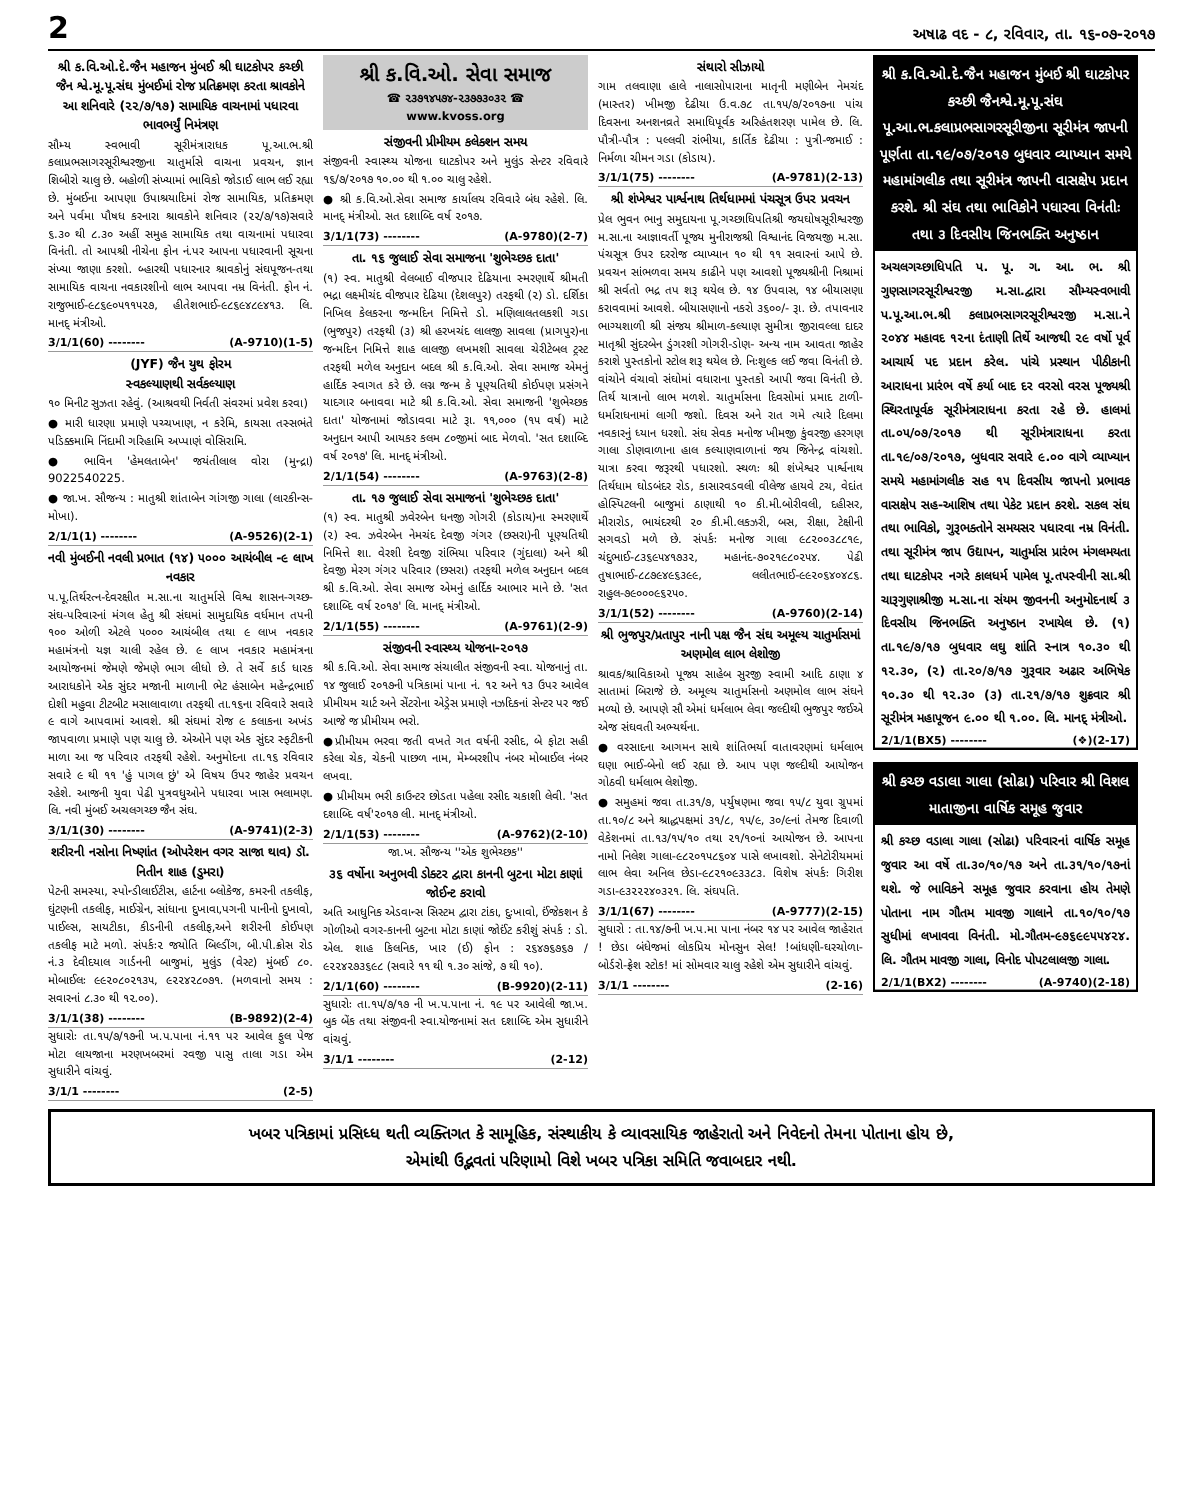2 અષાઢ વદ - ૮, રવિવાર, તા. ૧૬-૦૭-૨૦૧૭
શ્રી ક.વિ.ઓ.દે.જૈન મહાજન મુંબઈ શ્રી ઘાટકોપર કચ્છી જૈન શ્વે.મૂ.પૂ.સંઘ મુંબઈમાં રોજ પ્રતિક્રમણ કરતા શ્રાવકોને આ શનિવારે (૨૨/૭/૧૭) સામાયિક વાચનામાં પધારવા ભાવભર્યું નિમંત્રણ
સૌમ્ય સ્વભાવી સૂરીમંત્રારાધક પૂ.આ.ભ.શ્રી કલાપ્રભસાગરસૂરીશ્વરજીના ચાતુર્માસે વાચના પ્રવચન, જ્ઞાન શિબીરો ચાલુ છે. બહોળી સંખ્યામાં ભાવિકો જોડાઈ લાભ લઈ રહ્યા છે. મુંબઈના આપણા ઉપાશ્રયાદિમાં રોજ સામાયિક, પ્રતિક્રમણ અને પર્વમા પૌષધ કરનારા શ્રાવકોને શનિવાર (૨૨/૭/૧૭)સવારે ૬.૩૦ થી ૮.૩૦ અહીં સમુહ સામાયિક તથા વાચનામાં પધારવા વિનંતી. તો આપશ્રી નીચેના ફોન નં.પર આપના પધારવાની સૂચના સંખ્યા જાણા કરશો. બ્હારથી પધારનાર શ્રાવકોનું સંઘપૂજન-તથા સામાયિક વાચના નવકારશીનો લાભ આપવા નમ્ર વિનંતી. ફોન નં. રાજુભાઈ-૯૮૬૯૦૫૧૧૫૨૭, હીતેશભાઈ-૯૮૬૯૪૮૯૪૧૩. લિ. માનદ્ મંત્રીઓ.
3/1/1(60) -------- (A-9710)(1-5)
(JYF) જૈન યુથ ફોરમ
સ્વકલ્યાણથી સર્વકલ્યાણ
૧૦ મિનીટ સુઝતા રહેવું. (આશ્રવથી નિર્વતી સંવરમાં પ્રવેશ કરવા)
● મારી ધારણા પ્રમાણે પચ્ચખાણ, ન કરેમિ, કાયસા તસ્સભંતે પડિક્કમામિ નિંદામી ગરિહામિ અપ્પાણં વોસિરામિ.
● ભાવિન 'હેમલતાબેન' જયંતીલાલ વોરા (મુન્દ્રા) 9022540225.
● જા.ખ. સૌજન્ય : માતુશ્રી શાંતાબેન ગાંગજી ગાલા (લારકીન્સ-મોખા).
2/1/1(1) -------- (A-9526)(2-1)
નવી મુંબઈની નવલી પ્રભાત (૧૪) ૫૦૦૦ આયંબીલ -૯ લાખ નવકાર
પ.પૂ.તિર્થરત્ન-દેવરક્ષીત મ.સા.ના ચાતુર્માસે વિશ્વ શાસન-ગચ્છ-સંઘ-પરિવારનાં મંગલ હેતુ શ્રી સંઘમાં સામુદાયિક વર્ધમાન તપની ૧૦૦ ઓળી એટલે ૫૦૦૦ આયંબીલ તથા ૯ લાખ નવકાર મહામંત્રનો યજ્ઞ ચાલી રહેલ છે. ૯ લાખ નવકાર મહામંત્રના આયોજનમાં જેમણે જેમણે ભાગ લીધો છે. તે સર્વે કાર્ડ ધારક આરાધકોને એક સુંદર મજાની માળાની ભેટ હંસાબેન મહેન્દ્રભાઈ દોશી મહુવા ટીટબીટ મસાલાવાળા તરફથી તા.૧૬ના રવિવારે સવારે ૯ વાગે આપવામાં આવશે. શ્રી સંઘમાં રોજ ૯ કલાકના અખંડ જાપવાળા પ્રમાણે પણ ચાલુ છે. એઓને પણ એક સુંદર સ્ફટીકની માળા આ જ પરિવાર તરફથી રહેશે. અનુમોદના તા.૧૬ રવિવાર સવારે ૯ થી ૧૧ 'હું પાગલ છું' એ વિષય ઉપર જાહેર પ્રવચન રહેશે. આજની યુવા પેઢી પુત્રવધુઓને પધારવા ખાસ ભલામણ. લિ. નવી મુંબઈ અચલગચ્છ જૈન સંઘ.
3/1/1(30) -------- (A-9741)(2-3)
શરીરની નસોના નિષ્ણાંત (ઓપરેશન વગર સાજા થાવ) ડૉ. નિતીન શાહ (ડુમરા)
પેટની સમસ્યા, સ્પોન્ડીલાઈટીસ, હાર્ટના બ્લોકેજ, કમરની તકલીફ, ઘુંટણની તકલીફ, માઈગ્રેન, સાંધાના દુખાવા,પગની પાનીનો દુખાવો, પાઈલ્સ, સાયટીકા, કીડનીની તકલીફ,અને શરીરની કોઈપણ તકલીફ માટે મળો. સંપર્કઃ૨ જયોતિ બિલ્ડીંગ, બી.પી.ક્રોસ રોડ નં.૩ દેવીદયાલ ગાર્ડનની બાજુમાં, મુલુંડ (વેસ્ટ) મુંબઈ ૮૦. મોબાઈલઃ ૯૯૨૦૮૦૨૧૩૫, ૯૨૨૪૨૮૦૭૧. (મળવાનો સમય : સવારનાં ૮.૩૦ થી ૧૨.૦૦).
3/1/1(38) -------- (B-9892)(2-4)
સુધારોઃ તા.૧૫/૭/૧૭ની ખ.પ.પાના નં.૧૧ પર આવેલ ફુલ પેજ મોટા લાયજાના મરણખબરમાં રવજી પાસુ તાલા ગડા એમ સુધારીને વાંચવું.
3/1/1 -------- (2-5)
શ્રી ક.વિ.ઓ. સેવા સમાજ
☎ ૨૩૭૧૪૫૭૪-૨૩૭૭૩૦૩૨ ☎
www.kvoss.org
સંજીવની પ્રીમીયમ કલેક્શન સમય
સંજીવની સ્વાસ્થ્ય યોજના ઘાટકોપર અને મુલુંડ સેન્ટર રવિવારે ૧૬/૭/૨૦૧૭ ૧૦.૦૦ થી ૧.૦૦ ચાલુ રહેશે.
● શ્રી ક.વિ.ઓ.સેવા સમાજ કાર્યાલય રવિવારે બંધ રહેશે. લિ. માનદ્ મંત્રીઓ. સત દશાબ્દિ વર્ષ ૨૦૧૭.
3/1/1(73) -------- (A-9780)(2-7)
તા. ૧૬ જુલાઈ સેવા સમાજના 'શુભેચ્છક દાતા'
(૧) સ્વ. માતુશ્રી વેલબાઈ વીજપાર દેઢિયાના સ્મરણાર્થે શ્રીમતી ભદ્રા લક્ષ્મીચંદ વીજપાર દેઢિયા (દેશલપુર) તરફથી (૨) ડો. દર્શિકા નિખિલ કેલકરના જન્મદિન નિમિત્તે ડો. મણિલાલતલકશી ગડા (ભુજપુર) તરફથી (૩) શ્રી હરખચંદ લાલજી સાવલા (પ્રાગપુર)ના જન્મદિન નિમિત્તે શાહ લાલજી લખમશી સાવલા ચેરીટેબલ ટ્રસ્ટ તરફથી મળેલ અનુદાન બદલ શ્રી ક.વિ.ઓ. સેવા સમાજ એમનું હાર્દિક સ્વાગત કરે છે. લગ્ન જન્મ કે પૂણ્યતિથી કોઈપણ પ્રસંગને યાદગાર બનાવવા માટે શ્રી ક.વિ.ઓ. સેવા સમાજની 'શુભેચ્છક દાતા' યોજનામાં જોડાવવા માટે રૂા. ૧૧,૦૦૦ (૧૫ વર્ષ) માટે અનુદાન આપી આયકર કલમ ૮૦જીમાં બાદ મેળવો. 'સત દશાબ્દિ વર્ષ ૨૦૧૭' લિ. માનદ્ મંત્રીઓ.
2/1/1(54) -------- (A-9763)(2-8)
તા. ૧૭ જુલાઈ સેવા સમાજનાં 'શુભેચ્છક દાતા'
(૧) સ્વ. માતુશ્રી ઝવેરબેન ધનજી ગોગરી (કોડાય)ના સ્મરણાર્થે (૨) સ્વ. ઝવેરબેન નેમચંદ દેવજી ગંગર (છસરા)ની પૂણ્યતિથી નિમિત્તે શા. વેરશી દેવજી રાંભિયા પરિવાર (ગુંદાલા) અને શ્રી દેવજી મેરગ ગંગર પરિવાર (છસરા) તરફથી મળેલ અનુદાન બદલ શ્રી ક.વિ.ઓ. સેવા સમાજ એમનું હાર્દિક આભાર માને છે. 'સત દશાબ્દિ વર્ષ ૨૦૧૭' લિ. માનદ્ મંત્રીઓ.
2/1/1(55) -------- (A-9761)(2-9)
સંજીવની સ્વાસ્થ્ય યોજના-૨૦૧૭
શ્રી ક.વિ.ઓ. સેવા સમાજ સંચાલીત સંજીવની સ્વા. યોજનાનું તા. ૧૪ જુલાઈ ૨૦૧૭ની પત્રિકામાં પાના નં. ૧૨ અને ૧૩ ઉપર આવેલ પ્રીમીયમ ચાર્ટ અને સેંટરોના એડ્રેસ પ્રમાણે નઝદિકનાં સેન્ટર પર જઈ આજે જ પ્રીમીયમ ભરો.
●પ્રીમીયમ ભરવા જતી વખતે ગત વર્ષની રસીદ, બે ફોટા સહી કરેલા ચેક, ચેકની પાછળ નામ, મેમ્બરશીપ નંબર મોબાઈલ નંબર લખવા.
● પ્રીમીયમ ભરી કાઉન્ટર છોડતા પહેલા રસીદ ચકાશી લેવી. 'સત દશાબ્દિ વર્ષ'૨૦૧૭ લી. માનદ્ મંત્રીઓ.
2/1/1(53) -------- (A-9762)(2-10)
જા.ખ. સૌજન્ય ''એક શુભેચ્છક''
૩૬ વર્ષોના અનુભવી ડોક્ટર દ્વારા કાનની બુટના મોટા કાણાં જોઈન્ટ કરાવો
અતિ આધુનિક એડવાન્સ સિસ્ટમ દ્વારા ટાંકા, દુઃખાવો, ઈંજેકશન કે ગોળીઓ વગર-કાનની બુટના મોટા કાણાં જોઈંટ કરીશું સંપર્ક : ડો. એલ. શાહ કિલનિક, ખાર (ઈ) ફોન : ૨૬૪૭૬૭૬૭ / ૯૨૨૪૨૭૩૬૯૮ (સવારે ૧૧ થી ૧.૩૦ સાંજે, ૭ થી ૧૦).
2/1/1(60) -------- (B-9920)(2-11)
સુધારોઃ તા.૧૫/૭/૧૭ ની ખ.પ.પાના નં. ૧૯ પર આવેલી જા.ખ. બુક બેંક તથા સંજીવની સ્વા.યોજનામાં સત દશાબ્દિ એમ સુધારીને વાંચવું.
3/1/1 -------- (2-12)
સંથારો સીઝાયો
ગામ તલવાણા હાલે નાલાસોપારાના માતૃની મણીબેન નેમચંદ (માસ્તર) ખીમજી દેઢીયા ઉ.વ.૭૮ તા.૧૫/૭/૨૦૧૭ના પાંચ દિવસના અનશનવ્રતે સમાધિપૂર્વક અરિહંતશરણ પામેલ છે. લિ. પૌત્રી-પૌત્ર : પલ્લવી રાંભીયા, કાર્તિક દેઢીયા : પુત્રી-જમાઈ : નિર્મળા ચીમન ગડા (કોડાય).
3/1/1(75) -------- (A-9781)(2-13)
શ્રી શંખેશ્વર પાર્શ્વનાથ તિર્થધામમાં પંચસૂત્ર ઉપર પ્રવચન
પ્રેલ ભુવન ભાનુ સમુદાયના પૂ.ગચ્છાધિપતિશ્રી જયઘોષસૂરીશ્વરજી મ.સા.ના આજ્ઞાવર્તી પૂજ્ય મુનીરાજશ્રી વિશ્વાનંદ વિજયજી મ.સા. પંચસૂત્ર ઉપર દરરોજ વ્યાખ્યાન ૧૦ થી ૧૧ સવારનાં આપે છે. પ્રવચન સાંભળવા સમય કાઢીને પણ આવશો પૂજ્યશ્રીની નિશ્રામાં શ્રી સર્વતો ભદ્ર તપ શરૂ થયેલ છે. ૧૪ ઉપવાસ, ૧૪ બીયાસણા કરાવવામાં આવશે. બીયાસણાનો નકરો ૩૬૦૦/- રૂા. છે. તપાવનાર ભાગ્યશાળી શ્રી સંજય શ્રીમાળ-કલ્યાણ સુમીત્રા જીરાવલ્લા દાદર માતૃશ્રી સુંદરબેન ડુંગરશી ગોગરી-ડોણ- અન્ય નામ આવતા જાહેર કરાશે પુસ્તકોનો સ્ટોલ શરૂ થયેલ છે. નિઃશુલ્ક લઈ જવા વિનંતી છે. વાંચોને વંચાવો સંઘોમાં વધારાના પુસ્તકો આપી જવા વિનંતી છે. તિર્થ યાત્રાનો લાભ મળશે. ચાતુર્માસના દિવસોમાં પ્રમાદ ટાળી-ધર્મારાધનામાં લાગી જશો. દિવસ અને રાત ગમે ત્યારે દિલમા નવકારનું ધ્યાન ધરશો. સંઘ સેવક મનોજ ખીમજી કુંવરજી હરગણ ગાલા ડોણવાળાના હાલ કલ્યાણવાળાનાં જય જિનેન્દ્ર વાંચશો. યાત્રા કરવા જરૂરથી પધારશો. સ્થળઃ શ્રી શંખેશ્વર પાર્શ્વનાથ તિર્થધામ ઘોડબંદર રોડ, કાસારવડવલી વીલેજ હાયવે ટચ, વેદાંત હોસ્પિટલની બાજુમાં ઠાણાથી ૧૦ કી.મી.બોરીવલી, દહીસર, મીરારોડ, ભાયંદરથી ૨૦ કી.મી.લકઝરી, બસ, રીક્ષા, ટેક્ષીની સગવડો મળે છે. સંપર્કઃ મનોજ ગાલા ૯૮૨૦૦૩૮૮૧૯, ચંદુભાઈ-૮૩૬૯૫૪૧૭૩૨, મહાનંદ-૭૦૨૧૯૮૦૨૫૪. પેઢી તુષાભાઈ-૮૮૭૯૪૯૬૩૯૯, લલીતભાઈ-૯૯૨૦૬૪૦૪૮૬. રાહુલ-૭૯૦૦૦૯૬૨૫૦.
3/1/1(52) -------- (A-9760)(2-14)
શ્રી ભુજપુર/પ્રતાપુર નાની પક્ષ જૈન સંઘ અમૂલ્ય ચાતુર્માસમાં અણમોલ લાભ લેશોજી
શ્રાવક/શ્રાવિકાઓ પૂજ્ય સાહેબ સુરજી સ્વામી આદિ ઠાણા ૪ સાતામાં બિરાજે છે. અમૂલ્ય ચાતુર્માસનો અણમોલ લાભ સંઘને મળ્યો છે. આપણે સૌ એમાં ધર્મલાભ લેવા જલ્દીથી ભુજપુર જઈએ એજ સંઘવતી અભ્યર્થના.
● વરસાદના આગમન સાથે શાંતિભર્યા વાતાવરણમાં ધર્મલાભ ઘણા ભાઈ-બેનો લઈ રહ્યા છે. આપ પણ જલ્દીથી આયોજન ગોઠવી ધર્મલાભ લેશોજી.
● સમુહમાં જવા તા.૩૧/૭, પર્યુષણમા જવા ૧૫/૮ યુવા ગ્રુપમાં તા.૧૦/૮ અને શ્રાદ્ધપક્ષમાં ૩૧/૮, ૧૫/૯, ૩૦/૯નાં તેમજ દિવાળી વેકેશનમાં તા.૧૩/૧૫/૧૦ તથા ૨૧/૧૦નાં આયોજન છે. આપના નામો નિલેશ ગાલા-૯૮૨૦૧૫૮૬૦૪ પાસે લખાવશો. સેનેટોરીયમમાં લાભ લેવા અનિલ છેડા-૯૮૨૧૦૯૩૩૮૩. વિશેષ સંપર્કઃ ગિરીશ ગડા-૯૩૨૨૨૪૦૩૨૧. લિ. સંઘપતિ.
3/1/1(67) -------- (A-9777)(2-15)
સુધારો : તા.૧૪/૭ની ખ.પ.મા પાના નંબર ૧૪ પર આવેલ જાહેરાત ! છેડા બંધેજમાં લોકપ્રિય મોનસુન સેલ! !બાંધણી-ઘરચોળા-બોર્ડરો-ફ્રેશ સ્ટોક! માં સોમવાર ચાલુ રહેશે એમ સુધારીને વાંચવું.
3/1/1 -------- (2-16)
શ્રી ક.વિ.ઓ.દે.જૈન મહાજન મુંબઈ શ્રી ઘાટકોપર કચ્છી જૈનશ્વે.મૂ.પૂ.સંઘ પૂ.આ.ભ.કલાપ્રભસાગરસૂરીજીના સૂરીમંત્ર જાપની પૂર્ણતા તા.૧૯/૦૭/૨૦૧૭ બુધવાર વ્યાખ્યાન સમયે મહામાંગલીક તથા સૂરીમંત્ર જાપની વાસક્ષેપ પ્રદાન કરશે. શ્રી સંઘ તથા ભાવિકોને પધારવા વિનંતીઃ તથા ૩ દિવસીય જિનભક્તિ અનુષ્ઠાન
અચલગચ્છાધિપતિ પ. પૂ. ગ. આ. ભ. શ્રી ગુણસાગરસૂરીશ્વરજી મ.સા.દ્વારા સૌમ્યસ્વભાવી પ.પૂ.આ.ભ.શ્રી કલાપ્રભસાગરસૂરીશ્વરજી મ.સા.ને ૨૦૪૪ મહાવદ ૧૨ના દંતાણી તિર્થે આજથી ૨૯ વર્ષો પૂર્વ આચાર્ય પદ પ્રદાન કરેલ. પાંચે પ્રસ્થાન પીઠીકાની આરાધના પ્રારંભ વર્ષે કર્યા બાદ દર વરસો વરસ પૂજ્યશ્રી સ્થિરતાપૂર્વક સૂરીમંત્રારાધના કરતા રહે છે. હાલમાં તા.૦૫/૦૭/૨૦૧૭ થી સૂરીમંત્રારાધના કરતા તા.૧૯/૦૭/૨૦૧૭, બુધવાર સવારે ૯.૦૦ વાગે વ્યાખ્યાન સમયે મહામાંગલીક સહ ૧૫ દિવસીય જાપનો પ્રભાવક વાસક્ષેપ સહ-આશિષ તથા પેકેટ પ્રદાન કરશે. સકલ સંઘ તથા ભાવિકો, ગુરૂભક્તોને સમયસર પધારવા નમ્ર વિનંતી. તથા સૂરીમંત્ર જાપ ઉદ્યાપન, ચાતુર્માસ પ્રારંભ મંગલમયતા તથા ઘાટકોપર નગરે કાલધર્મ પામેલ પૂ.તપસ્વીની સા.શ્રી ચારૂગુણાશ્રીજી મ.સા.ના સંયમ જીવનની અનુમોદનાર્થ ૩ દિવસીય જિનભક્તિ અનુષ્ઠાન રખાયેલ છે. (૧) તા.૧૯/૭/૧૭ બુધવાર લઘુ શાંતિ સ્નાત્ર ૧૦.૩૦ થી ૧૨.૩૦, (૨) તા.૨૦/૭/૧૭ ગુરૂવાર અઢાર અભિષેક ૧૦.૩૦ થી ૧૨.૩૦ (૩) તા.૨૧/૭/૧૭ શુક્રવાર શ્રી સૂરીમંત્ર મહાપૂજન ૯.૦૦ થી ૧.૦૦. લિ. માનદ્ મંત્રીઓ.
2/1/1(BX5) -------- (❖)(2-17)
શ્રી કચ્છ વડાલા ગાલા (સોઢા) પરિવાર શ્રી વિશલ માતાજીના વાર્ષિક સમૂહ જુવાર
શ્રી કચ્છ વડાલા ગાલા (સોઢા) પરિવારનાં વાર્ષિક સમૂહ જુવાર આ વર્ષે તા.૩૦/૧૦/૧૭ અને તા.૩૧/૧૦/૧૭નાં થશે. જે ભાવિકને સમૂહ જુવાર કરવાના હોય તેમણે પોતાના નામ ગૌતમ માવજી ગાલાને તા.૧૦/૧૦/૧૭ સુધીમાં લખાવવા વિનંતી. મો.ગૌતમ-૯૭૬૯૯૫૫૪૨૪. લિ. ગૌતમ માવજી ગાલા, વિનોદ પોપટલાલજી ગાલા.
2/1/1(BX2) -------- (A-9740)(2-18)
ખબર પત્રિકામાં પ્રસિધ્ધ થતી વ્યક્તિગત કે સામૂહિક, સંસ્થાકીય કે વ્યાવસાયિક જાહેરાતો અને નિવેદનો તેમના પોતાના હોય છે,
એમાંથી ઉદ્ભવતાં પરિણામો વિશે ખબર પત્રિકા સમિતિ જવાબદાર નથી.